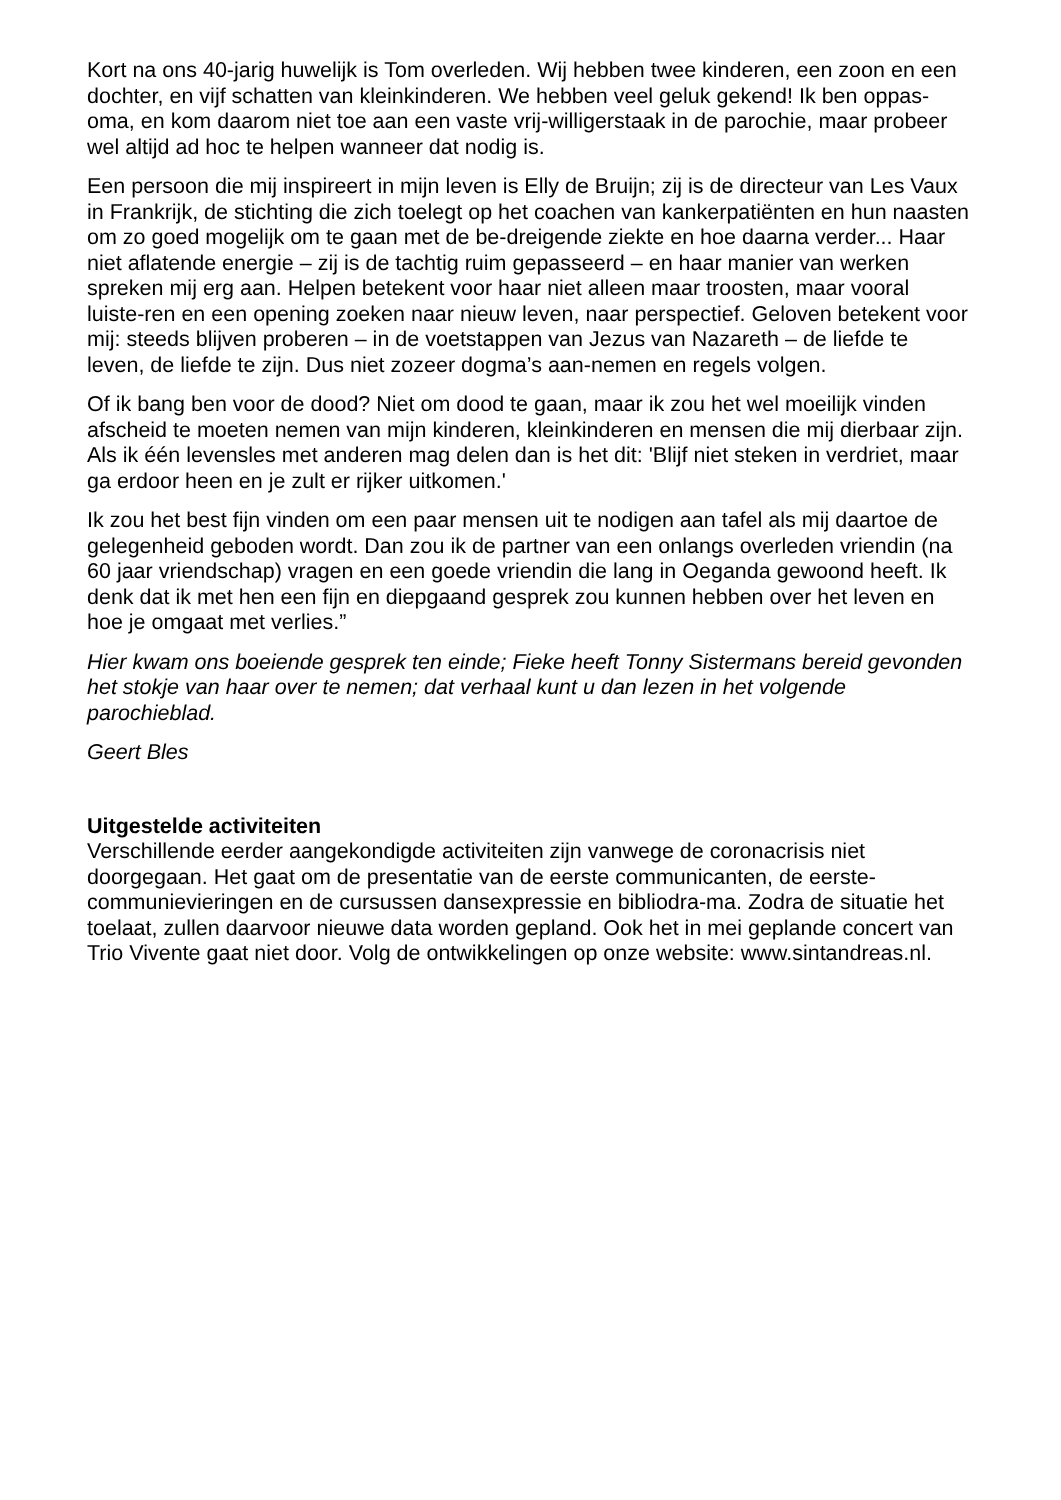Kort na ons 40-jarig huwelijk is Tom overleden. Wij hebben twee kinderen, een zoon en een dochter, en vijf schatten van kleinkinderen. We hebben veel geluk gekend! Ik ben oppas-oma, en kom daarom niet toe aan een vaste vrij-willigerstaak in de parochie, maar probeer wel altijd ad hoc te helpen wanneer dat nodig is.
Een persoon die mij inspireert in mijn leven is Elly de Bruijn; zij is de directeur van Les Vaux in Frankrijk, de stichting die zich toelegt op het coachen van kankerpatiënten en hun naasten om zo goed mogelijk om te gaan met de be-dreigende ziekte en hoe daarna verder... Haar niet aflatende energie – zij is de tachtig ruim gepasseerd – en haar manier van werken spreken mij erg aan. Helpen betekent voor haar niet alleen maar troosten, maar vooral luiste-ren en een opening zoeken naar nieuw leven, naar perspectief. Geloven betekent voor mij: steeds blijven proberen – in de voetstappen van Jezus van Nazareth – de liefde te leven, de liefde te zijn. Dus niet zozeer dogma’s aan-nemen en regels volgen.
Of ik bang ben voor de dood? Niet om dood te gaan, maar ik zou het wel moeilijk vinden afscheid te moeten nemen van mijn kinderen, kleinkinderen en mensen die mij dierbaar zijn. Als ik één levensles met anderen mag delen dan is het dit: 'Blijf niet steken in verdriet, maar ga erdoor heen en je zult er rijker uitkomen.'
Ik zou het best fijn vinden om een paar mensen uit te nodigen aan tafel als mij daartoe de gelegenheid geboden wordt. Dan zou ik de partner van een onlangs overleden vriendin (na 60 jaar vriendschap) vragen en een goede vriendin die lang in Oeganda gewoond heeft. Ik denk dat ik met hen een fijn en diepgaand gesprek zou kunnen hebben over het leven en hoe je omgaat met verlies.”
Hier kwam ons boeiende gesprek ten einde; Fieke heeft Tonny Sistermans bereid gevonden het stokje van haar over te nemen; dat verhaal kunt u dan lezen in het volgende parochieblad.
Geert Bles
Uitgestelde activiteiten
Verschillende eerder aangekondigde activiteiten zijn vanwege de coronacrisis niet doorgegaan. Het gaat om de presentatie van de eerste communicanten, de eerste-communievieringen en de cursussen dansexpressie en bibliodra-ma. Zodra de situatie het toelaat, zullen daarvoor nieuwe data worden gepland. Ook het in mei geplande concert van Trio Vivente gaat niet door. Volg de ontwikkelingen op onze website: www.sintandreas.nl.